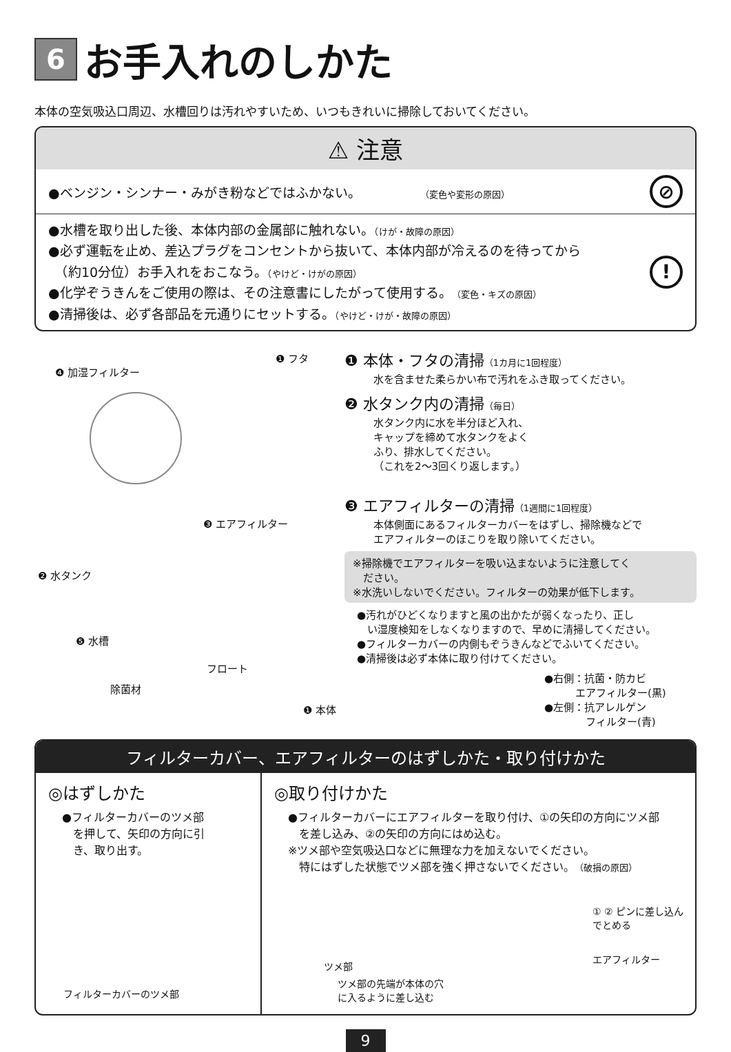6 お手入れのしかた
本体の空気吸込口周辺、水槽回りは汚れやすいため、いつもきれいに掃除しておいてください。
⚠ 注意
●ベンジン・シンナー・みがき粉などではふかない。　　　　　（変色や変形の原因）
⊘
●水槽を取り出した後、本体内部の金属部に触れない。（けが・故障の原因）
●必ず運転を止め、差込プラグをコンセントから抜いて、本体内部が冷えるのを待ってから
　（約10分位）お手入れをおこなう。（やけど・けがの原因）
●化学ぞうきんをご使用の際は、その注意書にしたがって使用する。（変色・キズの原因）
●清掃後は、必ず各部品を元通りにセットする。（やけど・けが・故障の原因）
!
❹ 加湿フィルター
❶ フタ
❸ エアフィルター
❷ 水タンク
❺ 水槽
フロート
除菌材
❶ 本体
❶ 本体・フタの清掃（1カ月に1回程度）
水を含ませた柔らかい布で汚れをふき取ってください。
❷ 水タンク内の清掃（毎日）
水タンク内に水を半分ほど入れ、
キャップを締めて水タンクをよく
ふり、排水してください。
（これを2〜3回くり返します。）
❸ エアフィルターの清掃（1週間に1回程度）
本体側面にあるフィルターカバーをはずし、掃除機などで
エアフィルターのほこりを取り除いてください。
※掃除機でエアフィルターを吸い込まないように注意してく
　ださい。
※水洗いしないでください。フィルターの効果が低下します。
●汚れがひどくなりますと風の出かたが弱くなったり、正し
　い湿度検知をしなくなりますので、早めに清掃してください。
●フィルターカバーの内側もぞうきんなどでふいてください。
●清掃後は必ず本体に取り付けてください。
●右側：抗菌・防カビ
　　　エアフィルター(黒)
●左側：抗アレルゲン
　　　　フィルター(青)
フィルターカバー、エアフィルターのはずしかた・取り付けかた
◎はずしかた
●フィルターカバーのツメ部
　を押して、矢印の方向に引
　き、取り出す。
フィルターカバーのツメ部
◎取り付けかた
●フィルターカバーにエアフィルターを取り付け、①の矢印の方向にツメ部
　を差し込み、②の矢印の方向にはめ込む。
※ツメ部や空気吸込口などに無理な力を加えないでください。
　特にはずした状態でツメ部を強く押さないでください。（破損の原因）
① ② ピンに差し込ん
でとめる
ツメ部
エアフィルター
ツメ部の先端が本体の穴
に入るように差し込む
9